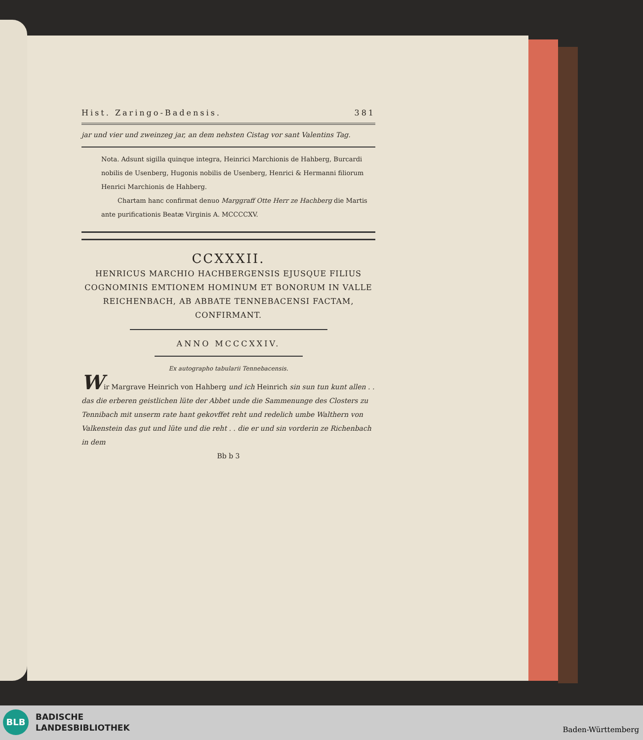Hist. Zaringo-Badensis. 381
jar und vier und zweinzeg jar, an dem nehsten Cistag vor sant Valentins Tag.
Nota. Adsunt sigilla quinque integra, Heinrici Marchionis de Hahberg, Burcardi nobilis de Usenberg, Hugonis nobilis de Usenberg, Henrici & Hermanni filiorum Henrici Marchionis de Hahberg.
Chartam hanc confirmat denuo Marggraff Otte Herr ze Hachberg die Martis ante purificationis Beatæ Virginis A. MCCCCXV.
CCXXXII.
HENRICUS MARCHIO HACHBERGENSIS EJUSQUE FILIUS COGNOMINIS EMTIONEM HOMINUM ET BONORUM IN VALLE REICHENBACH, AB ABBATE TENNEBACENSI FACTAM, CONFIRMANT.
ANNO MCCCXXIV.
Ex autographo tabularii Tennebacensis.
Wir Margrave Heinrich von Hahberg und ich Heinrich sin sun tun kunt allen . . das die erberen geistlichen lüte der Abbet unde die Sammenunge des Closters zu Tennibach mit unserm rate hant gekovffet reht und redelich umbe Walthern von Valkenstein das gut und lüte und die reht . . die er und sin vorderin ze Richenbach in dem
Bb b 3
BLB
BADISCHE
LANDESBIBLIOTHEK
Baden-Württemberg